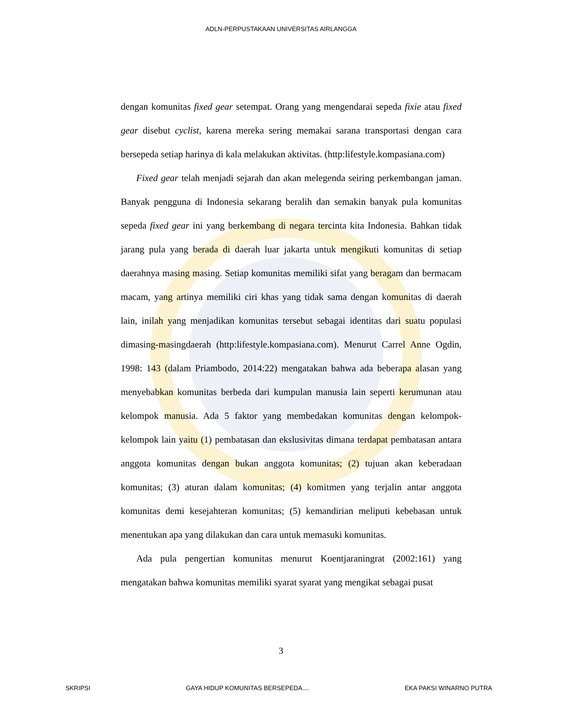ADLN-PERPUSTAKAAN UNIVERSITAS AIRLANGGA
dengan komunitas fixed gear setempat. Orang yang mengendarai sepeda fixie atau fixed gear disebut cyclist, karena mereka sering memakai sarana transportasi dengan cara bersepeda setiap harinya di kala melakukan aktivitas. (http:lifestyle.kompasiana.com)
Fixed gear telah menjadi sejarah dan akan melegenda seiring perkembangan jaman. Banyak pengguna di Indonesia sekarang beralih dan semakin banyak pula komunitas sepeda fixed gear ini yang berkembang di negara tercinta kita Indonesia. Bahkan tidak jarang pula yang berada di daerah luar jakarta untuk mengikuti komunitas di setiap daerahnya masing masing. Setiap komunitas memiliki sifat yang beragam dan bermacam macam, yang artinya memiliki ciri khas yang tidak sama dengan komunitas di daerah lain, inilah yang menjadikan komunitas tersebut sebagai identitas dari suatu populasi dimasing-masingdaerah (http:lifestyle.kompasiana.com). Menurut Carrel Anne Ogdin, 1998: 143 (dalam Priambodo, 2014:22) mengatakan bahwa ada beberapa alasan yang menyebabkan komunitas berbeda dari kumpulan manusia lain seperti kerumunan atau kelompok manusia. Ada 5 faktor yang membedakan komunitas dengan kelompok-kelompok lain yaitu (1) pembatasan dan ekslusivitas dimana terdapat pembatasan antara anggota komunitas dengan bukan anggota komunitas; (2) tujuan akan keberadaan komunitas; (3) aturan dalam komunitas; (4) komitmen yang terjalin antar anggota komunitas demi kesejahteran komunitas; (5) kemandirian meliputi kebebasan untuk menentukan apa yang dilakukan dan cara untuk memasuki komunitas.
Ada pula pengertian komunitas menurut Koentjaraningrat (2002:161) yang mengatakan bahwa komunitas memiliki syarat syarat yang mengikat sebagai pusat
3
SKRIPSI GAYA HIDUP KOMUNITAS BERSEPEDA.... EKA PAKSI WINARNO PUTRA